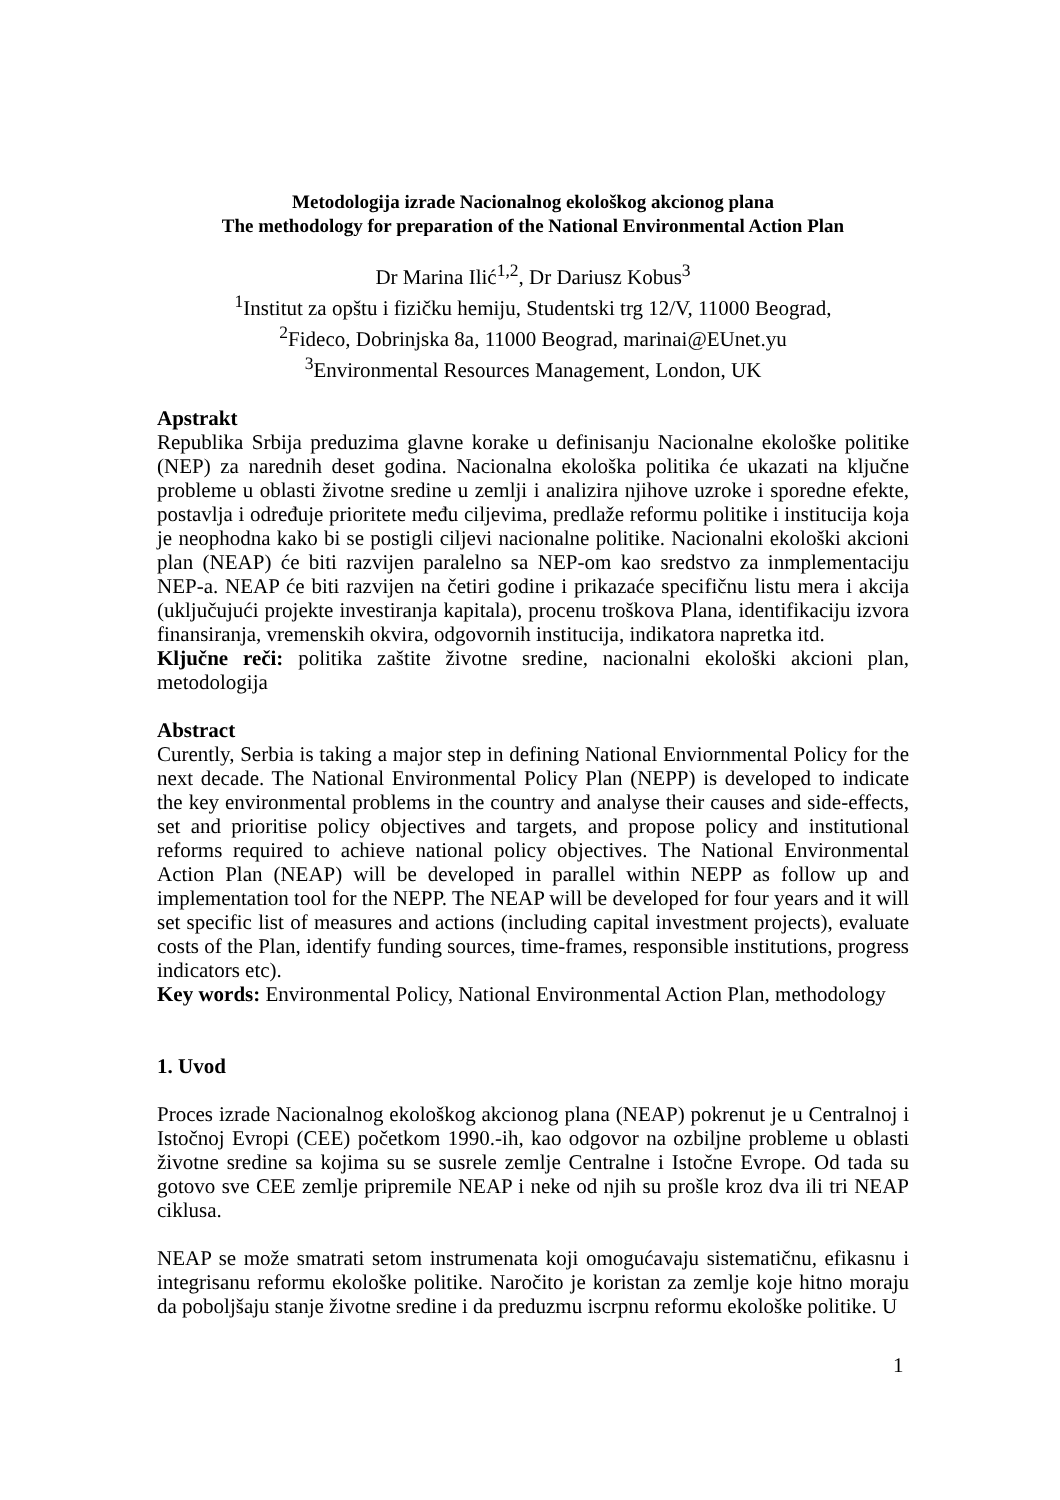Metodologija izrade Nacionalnog ekološkog akcionog plana
The methodology for preparation of the National Environmental Action Plan
Dr Marina Ilić<sup>1,2</sup>, Dr Dariusz Kobus<sup>3</sup>
<sup>1</sup> Institut za opštu i fizičku hemiju, Studentski trg 12/V, 11000 Beograd,
<sup>2</sup> Fideco, Dobrinjska 8a, 11000 Beograd, marinai@EUnet.yu
<sup>3</sup> Environmental Resources Management, London, UK
Apstrakt
Republika Srbija preduzima glavne korake u definisanju Nacionalne ekološke politike (NEP) za narednih deset godina. Nacionalna ekološka politika će ukazati na ključne probleme u oblasti životne sredine u zemlji i analizira njihove uzroke i sporedne efekte, postavlja i određuje prioritete među ciljevima, predlaže reformu politike i institucija koja je neophodna kako bi se postigli ciljevi nacionalne politike. Nacionalni ekološki akcioni plan (NEAP) će biti razvijen paralelno sa NEP-om kao sredstvo za inmplementaciju NEP-a. NEAP će biti razvijen na četiri godine i prikazaće specifičnu listu mera i akcija (uključujući projekte investiranja kapitala), procenu troškova Plana, identifikaciju izvora finansiranja, vremenskih okvira, odgovornih institucija, indikatora napretka itd.
Ključne reči: politika zaštite životne sredine, nacionalni ekološki akcioni plan, metodologija
Abstract
Curently, Serbia is taking a major step in defining National Enviornmental Policy for the next decade. The National Environmental Policy Plan (NEPP) is developed to indicate the key environmental problems in the country and analyse their causes and side-effects, set and prioritise policy objectives and targets, and propose policy and institutional reforms required to achieve national policy objectives. The National Environmental Action Plan (NEAP) will be developed in parallel within NEPP as follow up and implementation tool for the NEPP. The NEAP will be developed for four years and it will set specific list of measures and actions (including capital investment projects), evaluate costs of the Plan, identify funding sources, time-frames, responsible institutions, progress indicators etc).
Key words: Environmental Policy, National Environmental Action Plan, methodology
1. Uvod
Proces izrade Nacionalnog ekološkog akcionog plana (NEAP) pokrenut je u Centralnoj i Istočnoj Evropi (CEE) početkom 1990.-ih, kao odgovor na ozbiljne probleme u oblasti životne sredine sa kojima su se susrele zemlje Centralne i Istočne Evrope. Od tada su gotovo sve CEE zemlje pripremile NEAP i neke od njih su prošle kroz dva ili tri NEAP ciklusa.
NEAP se može smatrati setom instrumenata koji omogućavaju sistematičnu, efikasnu i integrisanu reformu ekološke politike. Naročito je koristan za zemlje koje hitno moraju da poboljšaju stanje životne sredine i da preduzmu iscrpnu reformu ekološke politike. U
1